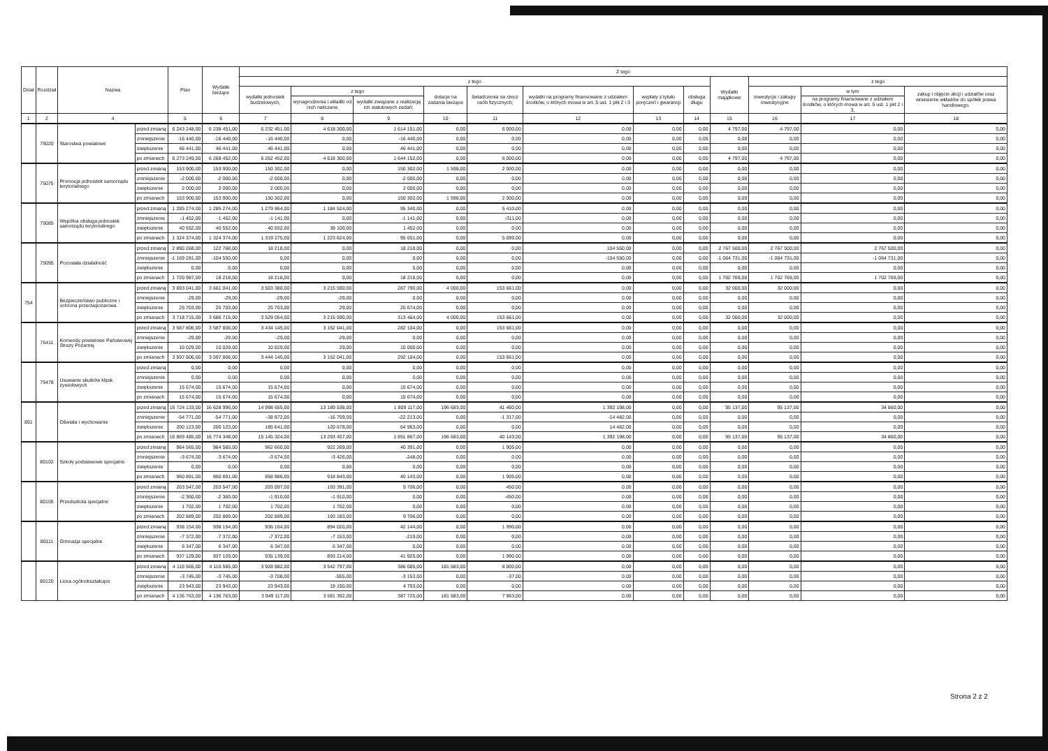| Dział | Rozdział | Nazwa | | Plan | Wydatki bieżące | Z tego | | | | | | | | | | | |
| --- | --- | --- | --- | --- | --- | --- | --- | --- | --- | --- | --- | --- | --- | --- | --- | --- | --- |
| | | | | | | z tego | | | | | | | | Wydatki majątkowe | z tego | | |
| | | | | | | wydatki jednostek budżetowych, | z tego | | dotacje na zadania bieżące | świadczenia na rzecz osób fizycznych; | wydatki na programy finansowane z udziałem środków, o których mowa w art. 5 ust. 1 pkt 2 i 3 | wypłaty z tytułu poręczeń i gwarancji | obsługa długu | | inwestycje i zakupy inwestycyjne | w tym | zakup i objęcie akcji i udziałów oraz wniesienie wkładów do spółek prawa handlowego. |
| | | | | | | | wynagrodzenia i składki od nich naliczane | wydatki związane z realizacją ich statutowych zadań; | | | | | | | | na programy finansowane z udziałem środków, o których mowa w art. 5 ust. 1 pkt 2 i 3, | |
| 1 | 2 | 4 | | 5 | 6 | 7 | 8 | 9 | 10 | 11 | 12 | 13 | 14 | 15 | 16 | 17 | 18 |
| | 75020 | Starostwa powiatowe | przed zmianą | 6 243 248,00 | 6 238 451,00 | 6 232 451,00 | 4 618 300,00 | 1 614 151,00 | 0,00 | 6 000,00 | 0,00 | 0,00 | 0,00 | 4 797,00 | 4 797,00 | 0,00 | 0,00 |
| | | | zmniejszenie | -16 440,00 | -16 440,00 | -16 440,00 | 0,00 | -16 440,00 | 0,00 | 0,00 | 0,00 | 0,00 | 0,00 | 0,00 | 0,00 | 0,00 | 0,00 |
| | | | zwiększenie | 46 441,00 | 46 441,00 | 46 441,00 | 0,00 | 46 441,00 | 0,00 | 0,00 | 0,00 | 0,00 | 0,00 | 0,00 | 0,00 | 0,00 | 0,00 |
| | | | po zmianach | 6 273 249,00 | 6 268 452,00 | 6 262 452,00 | 4 618 300,00 | 1 644 152,00 | 0,00 | 6 000,00 | 0,00 | 0,00 | 0,00 | 4 797,00 | 4 797,00 | 0,00 | 0,00 |
| | 75075 | Promocja jednostek samorządu terytorialnego | przed zmianą | 153 900,00 | 153 900,00 | 150 302,00 | 0,00 | 150 302,00 | 1 598,00 | 2 000,00 | 0,00 | 0,00 | 0,00 | 0,00 | 0,00 | 0,00 | 0,00 |
| | | | zmniejszenie | -2 000,00 | -2 000,00 | -2 000,00 | 0,00 | -2 000,00 | 0,00 | 0,00 | 0,00 | 0,00 | 0,00 | 0,00 | 0,00 | 0,00 | 0,00 |
| | | | zwiększenie | 2 000,00 | 2 000,00 | 2 000,00 | 0,00 | 2 000,00 | 0,00 | 0,00 | 0,00 | 0,00 | 0,00 | 0,00 | 0,00 | 0,00 | 0,00 |
| | | | po zmianach | 153 900,00 | 153 900,00 | 150 302,00 | 0,00 | 150 302,00 | 1 598,00 | 2 000,00 | 0,00 | 0,00 | 0,00 | 0,00 | 0,00 | 0,00 | 0,00 |
| | 75085 | Wspólna obsługa jednostek samorządu terytorialnego | przed zmianą | 1 285 274,00 | 1 285 274,00 | 1 279 864,00 | 1 184 524,00 | 95 340,00 | 0,00 | 5 410,00 | 0,00 | 0,00 | 0,00 | 0,00 | 0,00 | 0,00 | 0,00 |
| | | | zmniejszenie | -1 452,00 | -1 452,00 | -1 141,00 | 0,00 | -1 141,00 | 0,00 | -311,00 | 0,00 | 0,00 | 0,00 | 0,00 | 0,00 | 0,00 | 0,00 |
| | | | zwiększenie | 40 552,00 | 40 552,00 | 40 552,00 | 39 100,00 | 1 452,00 | 0,00 | 0,00 | 0,00 | 0,00 | 0,00 | 0,00 | 0,00 | 0,00 | 0,00 |
| | | | po zmianach | 1 324 374,00 | 1 324 374,00 | 1 319 275,00 | 1 223 624,00 | 95 651,00 | 0,00 | 5 099,00 | 0,00 | 0,00 | 0,00 | 0,00 | 0,00 | 0,00 | 0,00 |
| | 75095 | Pozostała działalność | przed zmianą | 2 890 268,00 | 122 768,00 | 18 218,00 | 0,00 | 18 218,00 | 0,00 | 0,00 | 104 550,00 | 0,00 | 0,00 | 2 767 500,00 | 2 767 500,00 | 2 767 500,00 | 0,00 |
| | | | zmniejszenie | -1 169 281,00 | -104 550,00 | 0,00 | 0,00 | 0,00 | 0,00 | 0,00 | -104 550,00 | 0,00 | 0,00 | -1 064 731,00 | -1 064 731,00 | -1 064 731,00 | 0,00 |
| | | | zwiększenie | 0,00 | 0,00 | 0,00 | 0,00 | 0,00 | 0,00 | 0,00 | 0,00 | 0,00 | 0,00 | 0,00 | 0,00 | 0,00 | 0,00 |
| | | | po zmianach | 1 720 987,00 | 18 218,00 | 18 218,00 | 0,00 | 18 218,00 | 0,00 | 0,00 | 0,00 | 0,00 | 0,00 | 1 702 769,00 | 1 702 769,00 | 1 702 769,00 | 0,00 |
| 754 | | Bezpieczeństwo publiczne i ochrona przeciwpożarowa | przed zmianą | 3 693 041,00 | 3 661 041,00 | 3 503 380,00 | 3 215 590,00 | 287 790,00 | 4 000,00 | 153 661,00 | 0,00 | 0,00 | 0,00 | 32 000,00 | 32 000,00 | 0,00 | 0,00 |
| | | | zmniejszenie | -29,00 | -29,00 | -29,00 | -29,00 | 0,00 | 0,00 | 0,00 | 0,00 | 0,00 | 0,00 | 0,00 | 0,00 | 0,00 | 0,00 |
| | | | zwiększenie | 25 703,00 | 25 703,00 | 25 703,00 | 29,00 | 25 674,00 | 0,00 | 0,00 | 0,00 | 0,00 | 0,00 | 0,00 | 0,00 | 0,00 | 0,00 |
| | | | po zmianach | 3 718 715,00 | 3 686 715,00 | 3 529 054,00 | 3 215 590,00 | 313 464,00 | 4 000,00 | 153 661,00 | 0,00 | 0,00 | 0,00 | 32 000,00 | 32 000,00 | 0,00 | 0,00 |
| | 75411 | Komendy powiatowe Państwowej Straży Pożarnej | przed zmianą | 3 587 806,00 | 3 587 806,00 | 3 434 145,00 | 3 152 041,00 | 282 104,00 | 0,00 | 153 661,00 | 0,00 | 0,00 | 0,00 | 0,00 | 0,00 | 0,00 | 0,00 |
| | | | zmniejszenie | -29,00 | -29,00 | -29,00 | -29,00 | 0,00 | 0,00 | 0,00 | 0,00 | 0,00 | 0,00 | 0,00 | 0,00 | 0,00 | 0,00 |
| | | | zwiększenie | 10 029,00 | 10 029,00 | 10 029,00 | 29,00 | 10 000,00 | 0,00 | 0,00 | 0,00 | 0,00 | 0,00 | 0,00 | 0,00 | 0,00 | 0,00 |
| | | | po zmianach | 3 597 806,00 | 3 597 806,00 | 3 444 145,00 | 3 152 041,00 | 292 104,00 | 0,00 | 153 661,00 | 0,00 | 0,00 | 0,00 | 0,00 | 0,00 | 0,00 | 0,00 |
| | 75478 | Usuwanie skutków klęsk żywiołowych | przed zmianą | 0,00 | 0,00 | 0,00 | 0,00 | 0,00 | 0,00 | 0,00 | 0,00 | 0,00 | 0,00 | 0,00 | 0,00 | 0,00 | 0,00 |
| | | | zmniejszenie | 0,00 | 0,00 | 0,00 | 0,00 | 0,00 | 0,00 | 0,00 | 0,00 | 0,00 | 0,00 | 0,00 | 0,00 | 0,00 | 0,00 |
| | | | zwiększenie | 15 674,00 | 15 674,00 | 15 674,00 | 0,00 | 15 674,00 | 0,00 | 0,00 | 0,00 | 0,00 | 0,00 | 0,00 | 0,00 | 0,00 | 0,00 |
| | | | po zmianach | 15 674,00 | 15 674,00 | 15 674,00 | 0,00 | 15 674,00 | 0,00 | 0,00 | 0,00 | 0,00 | 0,00 | 0,00 | 0,00 | 0,00 | 0,00 |
| 801 | | Oświata i wychowanie | przed zmianą | 16 724 133,00 | 16 628 996,00 | 14 998 655,00 | 13 189 538,00 | 1 809 117,00 | 196 683,00 | 41 460,00 | 1 392 198,00 | 0,00 | 0,00 | 95 137,00 | 95 137,00 | 34 860,00 | 0,00 |
| | | | zmniejszenie | -54 771,00 | -54 771,00 | -38 972,00 | -16 759,00 | -22 213,00 | 0,00 | -1 317,00 | -14 482,00 | 0,00 | 0,00 | 0,00 | 0,00 | 0,00 | 0,00 |
| | | | zwiększenie | 200 123,00 | 200 123,00 | 185 641,00 | 120 678,00 | 64 963,00 | 0,00 | 0,00 | 14 482,00 | 0,00 | 0,00 | 0,00 | 0,00 | 0,00 | 0,00 |
| | | | po zmianach | 16 869 485,00 | 16 774 348,00 | 15 145 324,00 | 13 293 457,00 | 1 851 867,00 | 196 683,00 | 40 143,00 | 1 392 198,00 | 0,00 | 0,00 | 95 137,00 | 95 137,00 | 34 860,00 | 0,00 |
| | 80102 | Szkoły podstawowe specjalne | przed zmianą | 964 565,00 | 964 565,00 | 962 660,00 | 922 269,00 | 40 391,00 | 0,00 | 1 905,00 | 0,00 | 0,00 | 0,00 | 0,00 | 0,00 | 0,00 | 0,00 |
| | | | zmniejszenie | -3 674,00 | -3 674,00 | -3 674,00 | -3 426,00 | -248,00 | 0,00 | 0,00 | 0,00 | 0,00 | 0,00 | 0,00 | 0,00 | 0,00 | 0,00 |
| | | | zwiększenie | 0,00 | 0,00 | 0,00 | 0,00 | 0,00 | 0,00 | 0,00 | 0,00 | 0,00 | 0,00 | 0,00 | 0,00 | 0,00 | 0,00 |
| | | | po zmianach | 960 891,00 | 960 891,00 | 958 986,00 | 918 843,00 | 40 143,00 | 0,00 | 1 905,00 | 0,00 | 0,00 | 0,00 | 0,00 | 0,00 | 0,00 | 0,00 |
| | 80105 | Przedszkola specjalne | przed zmianą | 203 547,00 | 203 547,00 | 203 097,00 | 193 391,00 | 9 706,00 | 0,00 | 450,00 | 0,00 | 0,00 | 0,00 | 0,00 | 0,00 | 0,00 | 0,00 |
| | | | zmniejszenie | -2 360,00 | -2 360,00 | -1 910,00 | -1 910,00 | 0,00 | 0,00 | -450,00 | 0,00 | 0,00 | 0,00 | 0,00 | 0,00 | 0,00 | 0,00 |
| | | | zwiększenie | 1 702,00 | 1 702,00 | 1 702,00 | 1 702,00 | 0,00 | 0,00 | 0,00 | 0,00 | 0,00 | 0,00 | 0,00 | 0,00 | 0,00 | 0,00 |
| | | | po zmianach | 202 889,00 | 202 889,00 | 202 889,00 | 193 183,00 | 9 706,00 | 0,00 | 0,00 | 0,00 | 0,00 | 0,00 | 0,00 | 0,00 | 0,00 | 0,00 |
| | 80111 | Gimnazja specjalne | przed zmianą | 938 154,00 | 938 154,00 | 936 164,00 | 894 020,00 | 42 144,00 | 0,00 | 1 990,00 | 0,00 | 0,00 | 0,00 | 0,00 | 0,00 | 0,00 | 0,00 |
| | | | zmniejszenie | -7 372,00 | -7 372,00 | -7 372,00 | -7 153,00 | -219,00 | 0,00 | 0,00 | 0,00 | 0,00 | 0,00 | 0,00 | 0,00 | 0,00 | 0,00 |
| | | | zwiększenie | 6 347,00 | 6 347,00 | 6 347,00 | 6 347,00 | 0,00 | 0,00 | 0,00 | 0,00 | 0,00 | 0,00 | 0,00 | 0,00 | 0,00 | 0,00 |
| | | | po zmianach | 937 129,00 | 937 129,00 | 935 139,00 | 893 214,00 | 41 925,00 | 0,00 | 1 990,00 | 0,00 | 0,00 | 0,00 | 0,00 | 0,00 | 0,00 | 0,00 |
| | 80120 | Licea ogólnokształcące | przed zmianą | 4 116 565,00 | 4 116 565,00 | 3 928 882,00 | 3 542 797,00 | 386 085,00 | 181 683,00 | 8 000,00 | 0,00 | 0,00 | 0,00 | 0,00 | 0,00 | 0,00 | 0,00 |
| | | | zmniejszenie | -3 745,00 | -3 745,00 | -3 708,00 | -555,00 | -3 153,00 | 0,00 | -37,00 | 0,00 | 0,00 | 0,00 | 0,00 | 0,00 | 0,00 | 0,00 |
| | | | zwiększenie | 23 943,00 | 23 943,00 | 23 943,00 | 19 150,00 | 4 793,00 | 0,00 | 0,00 | 0,00 | 0,00 | 0,00 | 0,00 | 0,00 | 0,00 | 0,00 |
| | | | po zmianach | 4 136 763,00 | 4 136 763,00 | 3 949 117,00 | 3 561 392,00 | 387 725,00 | 181 683,00 | 7 963,00 | 0,00 | 0,00 | 0,00 | 0,00 | 0,00 | 0,00 | 0,00 |
Strona 2 z 2